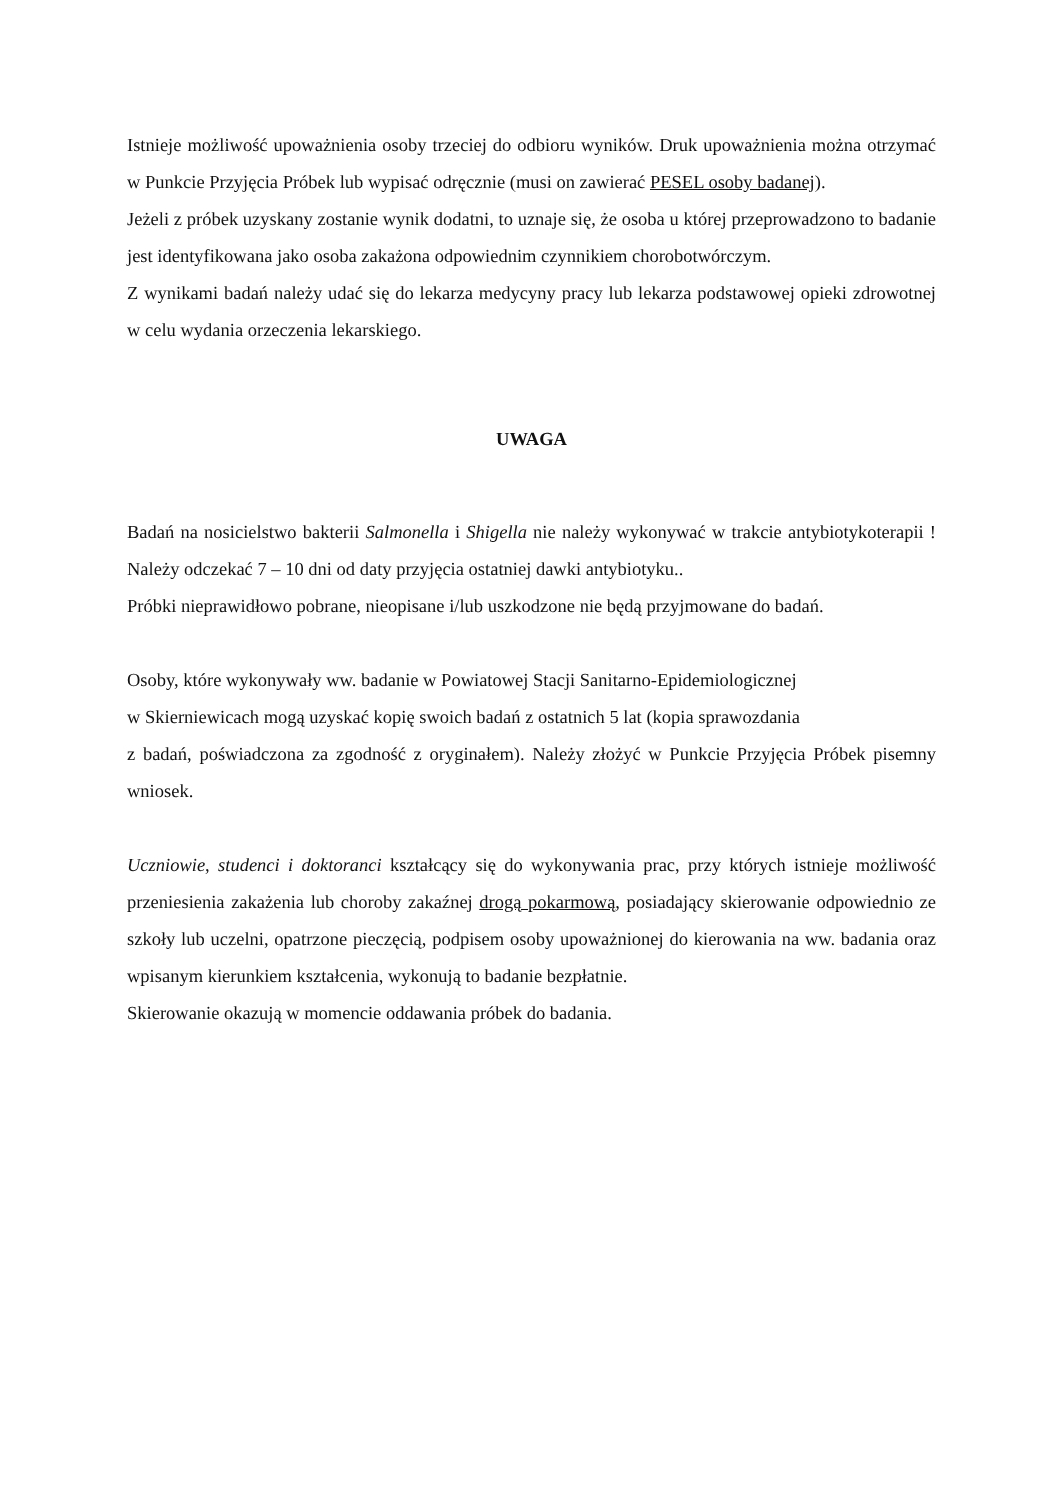Istnieje możliwość upoważnienia osoby trzeciej do odbioru wyników. Druk upoważnienia można otrzymać w Punkcie Przyjęcia Próbek lub wypisać odręcznie (musi on zawierać PESEL osoby badanej).
Jeżeli z próbek uzyskany zostanie wynik dodatni, to uznaje się, że osoba u której przeprowadzono to badanie jest identyfikowana jako osoba zakażona odpowiednim czynnikiem chorobotwórczym.
Z wynikami badań należy udać się do lekarza medycyny pracy lub lekarza podstawowej opieki zdrowotnej w celu wydania orzeczenia lekarskiego.
UWAGA
Badań na nosicielstwo bakterii Salmonella i Shigella nie należy wykonywać w trakcie antybiotykoterapii ! Należy odczekać 7 – 10 dni od daty przyjęcia ostatniej dawki antybiotyku..
Próbki nieprawidłowo pobrane, nieopisane i/lub uszkodzone nie będą przyjmowane do badań.
Osoby, które wykonywały ww. badanie w Powiatowej Stacji Sanitarno-Epidemiologicznej
w Skierniewicach mogą uzyskać kopię swoich badań z ostatnich 5 lat (kopia sprawozdania
z badań, poświadczona za zgodność z oryginałem). Należy złożyć w Punkcie Przyjęcia Próbek pisemny wniosek.
Uczniowie, studenci i doktoranci kształcący się do wykonywania prac, przy których istnieje możliwość przeniesienia zakażenia lub choroby zakaźnej drogą pokarmową, posiadający skierowanie odpowiednio ze szkoły lub uczelni, opatrzone pieczęcią, podpisem osoby upoważnionej do kierowania na ww. badania oraz wpisanym kierunkiem kształcenia, wykonują to badanie bezpłatnie.
Skierowanie okazują w momencie oddawania próbek do badania.